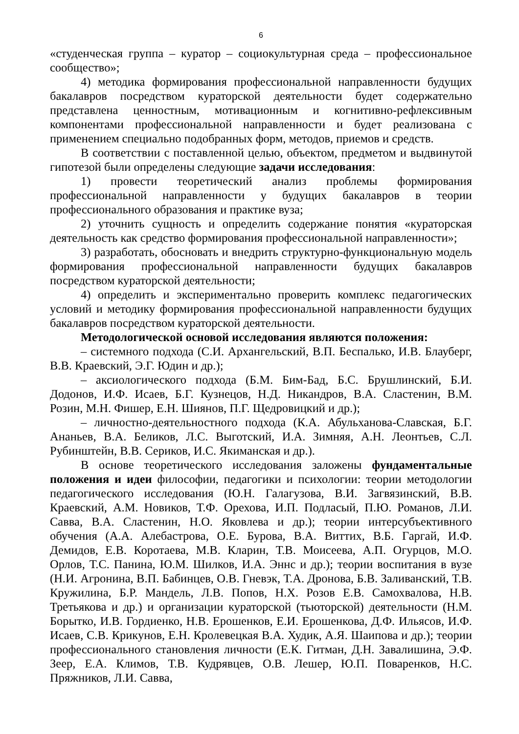6
«студенческая группа – куратор – социокультурная среда – профессиональное сообщество»;
4) методика формирования профессиональной направленности будущих бакалавров посредством кураторской деятельности будет содержательно представлена ценностным, мотивационным и когнитивно-рефлексивным компонентами профессиональной направленности и будет реализована с применением специально подобранных форм, методов, приемов и средств.
В соответствии с поставленной целью, объектом, предметом и выдвинутой гипотезой были определены следующие задачи исследования:
1) провести теоретический анализ проблемы формирования профессиональной направленности у будущих бакалавров в теории профессионального образования и практике вуза;
2) уточнить сущность и определить содержание понятия «кураторская деятельность как средство формирования профессиональной направленности»;
3) разработать, обосновать и внедрить структурно-функциональную модель формирования профессиональной направленности будущих бакалавров посредством кураторской деятельности;
4) определить и экспериментально проверить комплекс педагогических условий и методику формирования профессиональной направленности будущих бакалавров посредством кураторской деятельности.
Методологической основой исследования являются положения:
– системного подхода (С.И. Архангельский, В.П. Беспалько, И.В. Блауберг, В.В. Краевский, Э.Г. Юдин и др.);
– аксиологического подхода (Б.М. Бим-Бад, Б.С. Брушлинский, Б.И. Додонов, И.Ф. Исаев, Б.Г. Кузнецов, Н.Д. Никандров, В.А. Сластенин, В.М. Розин, М.Н. Фишер, Е.Н. Шиянов, П.Г. Щедровицкий и др.);
– личностно-деятельностного подхода (К.А. Абульханова-Славская, Б.Г. Ананьев, В.А. Беликов, Л.С. Выготский, И.А. Зимняя, А.Н. Леонтьев, С.Л. Рубинштейн, В.В. Сериков, И.С. Якиманская и др.).
В основе теоретического исследования заложены фундаментальные положения и идеи философии, педагогики и психологии: теории методологии педагогического исследования (Ю.Н. Галагузова, В.И. Загвязинский, В.В. Краевский, А.М. Новиков, Т.Ф. Орехова, И.П. Подласый, П.Ю. Романов, Л.И. Савва, В.А. Сластенин, Н.О. Яковлева и др.); теории интерсубъективного обучения (А.А. Алебастрова, О.Е. Бурова, В.А. Виттих, В.Б. Гаргай, И.Ф. Демидов, Е.В. Коротаева, М.В. Кларин, Т.В. Моисеева, А.П. Огурцов, М.О. Орлов, Т.С. Панина, Ю.М. Шилков, И.А. Эннс и др.); теории воспитания в вузе (Н.И. Агронина, В.П. Бабинцев, О.В. Гневэк, Т.А. Дронова, Б.В. Заливанский, Т.В. Кружилина, Б.Р. Мандель, Л.В. Попов, Н.Х. Розов Е.В. Самохвалова, Н.В. Третьякова и др.) и организации кураторской (тьюторской) деятельности (Н.М. Борытко, И.В. Гордиенко, Н.В. Ерошенков, Е.И. Ерошенкова, Д.Ф. Ильясов, И.Ф. Исаев, С.В. Крикунов, Е.Н. Кролевецкая В.А. Худик, А.Я. Шаипова и др.); теории профессионального становления личности (Е.К. Гитман, Д.Н. Завалишина, Э.Ф. Зеер, Е.А. Климов, Т.В. Кудрявцев, О.В. Лешер, Ю.П. Поваренков, Н.С. Пряжников, Л.И. Савва,